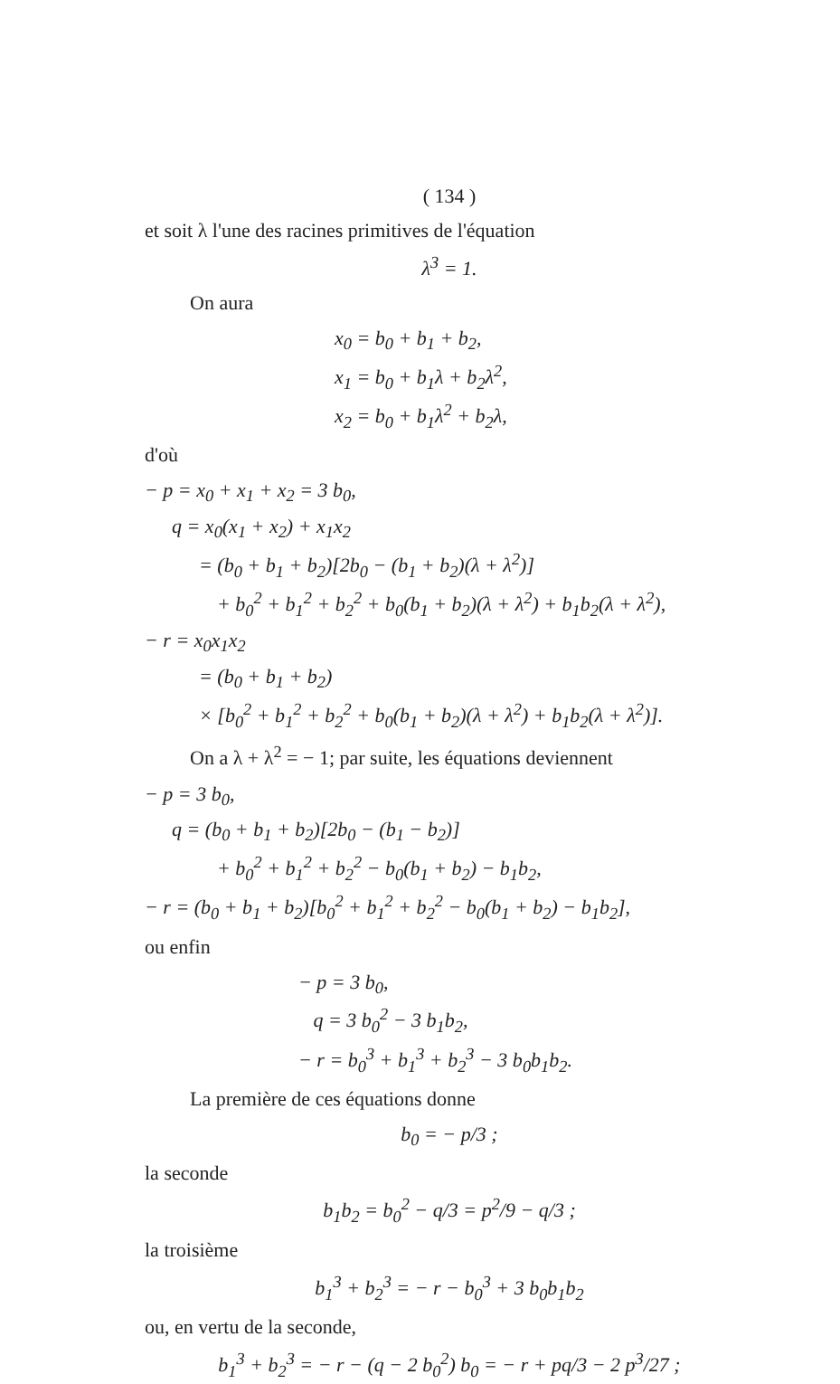( 134 )
et soit λ l'une des racines primitives de l'équation
λ<sup>3</sup> = 1.
On aura
x<sub>0</sub> = b<sub>0</sub> + b<sub>1</sub> + b<sub>2</sub>,
x<sub>1</sub> = b<sub>0</sub> + b<sub>1</sub>λ + b<sub>2</sub>λ<sup>2</sup>,
x<sub>2</sub> = b<sub>0</sub> + b<sub>1</sub>λ<sup>2</sup> + b<sub>2</sub>λ,
d'où
− p = x<sub>0</sub> + x<sub>1</sub> + x<sub>2</sub> = 3 b<sub>0</sub>,
q = x<sub>0</sub>(x<sub>1</sub> + x<sub>2</sub>) + x<sub>1</sub>x<sub>2</sub>
= (b<sub>0</sub> + b<sub>1</sub> + b<sub>2</sub>)[2b<sub>0</sub> − (b<sub>1</sub> + b<sub>2</sub>)(λ + λ<sup>2</sup>)]
+ b<sub>0</sub><sup>2</sup> + b<sub>1</sub><sup>2</sup> + b<sub>2</sub><sup>2</sup> + b<sub>0</sub>(b<sub>1</sub> + b<sub>2</sub>)(λ + λ<sup>2</sup>) + b<sub>1</sub>b<sub>2</sub>(λ + λ<sup>2</sup>),
− r = x<sub>0</sub>x<sub>1</sub>x<sub>2</sub>
= (b<sub>0</sub> + b<sub>1</sub> + b<sub>2</sub>)
× [b<sub>0</sub><sup>2</sup> + b<sub>1</sub><sup>2</sup> + b<sub>2</sub><sup>2</sup> + b<sub>0</sub>(b<sub>1</sub> + b<sub>2</sub>)(λ + λ<sup>2</sup>) + b<sub>1</sub>b<sub>2</sub>(λ + λ<sup>2</sup>)].
On a λ + λ<sup>2</sup> = − 1; par suite, les équations deviennent
− p = 3 b<sub>0</sub>,
q = (b<sub>0</sub> + b<sub>1</sub> + b<sub>2</sub>)[2b<sub>0</sub> − (b<sub>1</sub> − b<sub>2</sub>)]
+ b<sub>0</sub><sup>2</sup> + b<sub>1</sub><sup>2</sup> + b<sub>2</sub><sup>2</sup> − b<sub>0</sub>(b<sub>1</sub> + b<sub>2</sub>) − b<sub>1</sub>b<sub>2</sub>,
− r = (b<sub>0</sub> + b<sub>1</sub> + b<sub>2</sub>)[b<sub>0</sub><sup>2</sup> + b<sub>1</sub><sup>2</sup> + b<sub>2</sub><sup>2</sup> − b<sub>0</sub>(b<sub>1</sub> + b<sub>2</sub>) − b<sub>1</sub>b<sub>2</sub>],
ou enfin
− p = 3 b<sub>0</sub>,
q = 3 b<sub>0</sub><sup>2</sup> − 3 b<sub>1</sub>b<sub>2</sub>,
− r = b<sub>0</sub><sup>3</sup> + b<sub>1</sub><sup>3</sup> + b<sub>2</sub><sup>3</sup> − 3 b<sub>0</sub>b<sub>1</sub>b<sub>2</sub>.
La première de ces équations donne
b<sub>0</sub> = − p/3 ;
la seconde
b<sub>1</sub>b<sub>2</sub> = b<sub>0</sub><sup>2</sup> − q/3 = p<sup>2</sup>/9 − q/3 ;
la troisième
b<sub>1</sub><sup>3</sup> + b<sub>2</sub><sup>3</sup> = − r − b<sub>0</sub><sup>3</sup> + 3 b<sub>0</sub>b<sub>1</sub>b<sub>2</sub>
ou, en vertu de la seconde,
b<sub>1</sub><sup>3</sup> + b<sub>2</sub><sup>3</sup> = − r − (q − 2 b<sub>0</sub><sup>2</sup>) b<sub>0</sub> = − r + pq/3 − 2 p<sup>3</sup>/27 ;